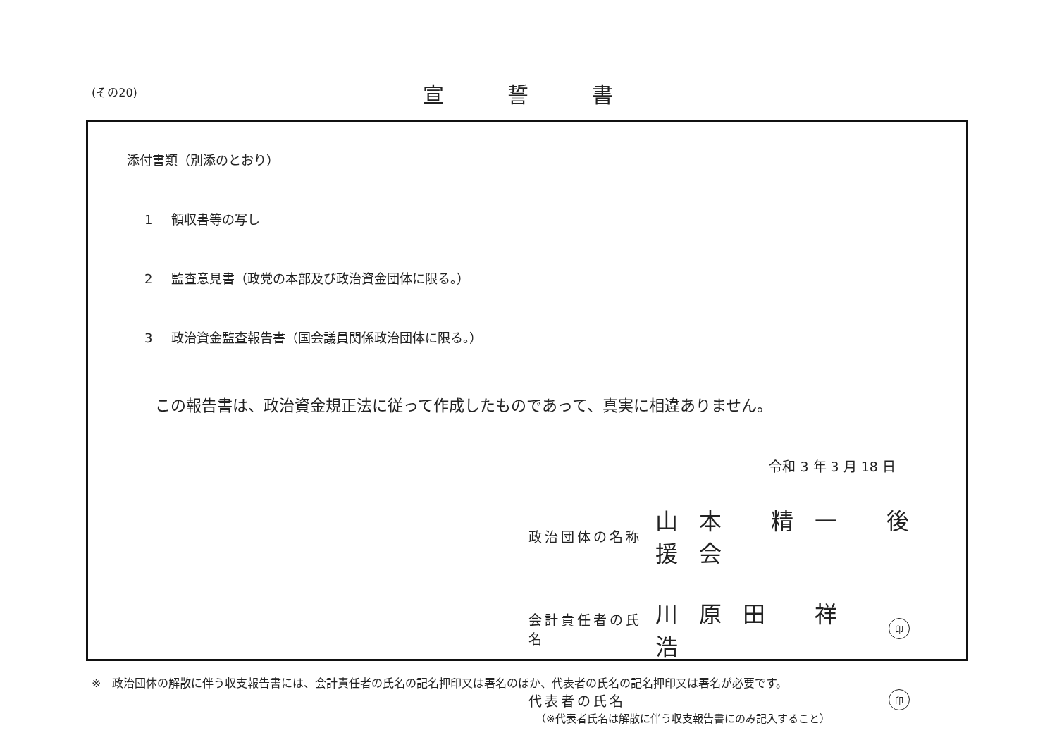(その20) 宣誓書
添付書類（別添のとおり）
1 領収書等の写し
2 監査意見書（政党の本部及び政治資金団体に限る。）
3 政治資金監査報告書（国会議員関係政治団体に限る。）
この報告書は、政治資金規正法に従って作成したものであって、真実に相違ありません。
令和 3 年 3 月 18 日
政治団体の名称
山本 精一 後援会
会計責任者の氏名
川原田 祥浩
印
代表者の氏名
印
（※代表者氏名は解散に伴う収支報告書にのみ記入すること）
※　政治団体の解散に伴う収支報告書には、会計責任者の氏名の記名押印又は署名のほか、代表者の氏名の記名押印又は署名が必要です。